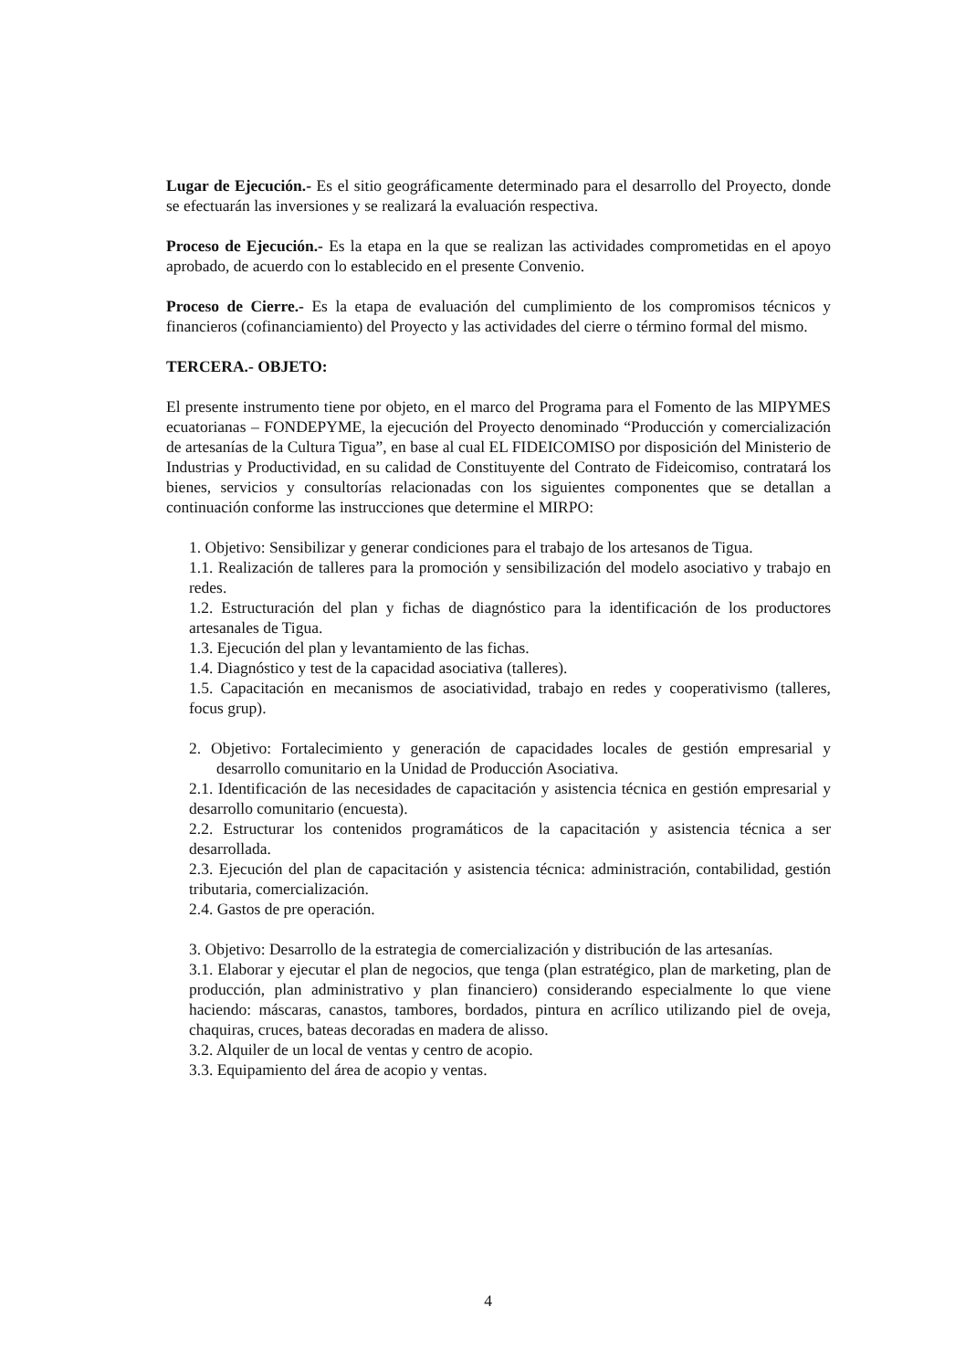Lugar de Ejecución.- Es el sitio geográficamente determinado para el desarrollo del Proyecto, donde se efectuarán las inversiones y se realizará la evaluación respectiva.
Proceso de Ejecución.- Es la etapa en la que se realizan las actividades comprometidas en el apoyo aprobado, de acuerdo con lo establecido en el presente Convenio.
Proceso de Cierre.- Es la etapa de evaluación del cumplimiento de los compromisos técnicos y financieros (cofinanciamiento) del Proyecto y las actividades del cierre o término formal del mismo.
TERCERA.- OBJETO:
El presente instrumento tiene por objeto, en el marco del Programa para el Fomento de las MIPYMES ecuatorianas – FONDEPYME, la ejecución del Proyecto denominado “Producción y comercialización de artesanías de la Cultura Tigua”, en base al cual EL FIDEICOMISO por disposición del Ministerio de Industrias y Productividad, en su calidad de Constituyente del Contrato de Fideicomiso, contratará los bienes, servicios y consultorías relacionadas con los siguientes componentes que se detallan a continuación conforme las instrucciones que determine el MIRPO:
1. Objetivo: Sensibilizar y generar condiciones para el trabajo de los artesanos de Tigua.
1.1. Realización de talleres para la promoción y sensibilización del modelo asociativo y trabajo en redes.
1.2. Estructuración del plan y fichas de diagnóstico para la identificación de los productores artesanales de Tigua.
1.3. Ejecución del plan y levantamiento de las fichas.
1.4. Diagnóstico y test de la capacidad asociativa (talleres).
1.5. Capacitación en mecanismos de asociatividad, trabajo en redes y cooperativismo (talleres, focus grup).
2. Objetivo: Fortalecimiento y generación de capacidades locales de gestión empresarial y desarrollo comunitario en la Unidad de Producción Asociativa.
2.1. Identificación de las necesidades de capacitación y asistencia técnica en gestión empresarial y desarrollo comunitario (encuesta).
2.2. Estructurar los contenidos programáticos de la capacitación y asistencia técnica a ser desarrollada.
2.3. Ejecución del plan de capacitación y asistencia técnica: administración, contabilidad, gestión tributaria, comercialización.
2.4. Gastos de pre operación.
3. Objetivo: Desarrollo de la estrategia de comercialización y distribución de las artesanías.
3.1. Elaborar y ejecutar el plan de negocios, que tenga (plan estratégico, plan de marketing, plan de producción, plan administrativo y plan financiero) considerando especialmente lo que viene haciendo: máscaras, canastos, tambores, bordados, pintura en acrílico utilizando piel de oveja, chaquiras, cruces, bateas decoradas en madera de alisso.
3.2. Alquiler de un local de ventas y centro de acopio.
3.3. Equipamiento del área de acopio y ventas.
4